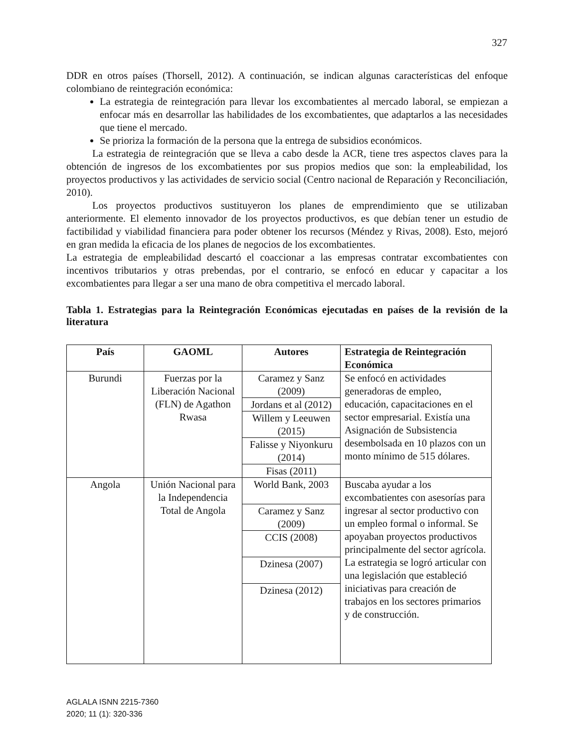327
DDR en otros países (Thorsell, 2012). A continuación, se indican algunas características del enfoque colombiano de reintegración económica:
La estrategia de reintegración para llevar los excombatientes al mercado laboral, se empiezan a enfocar más en desarrollar las habilidades de los excombatientes, que adaptarlos a las necesidades que tiene el mercado.
Se prioriza la formación de la persona que la entrega de subsidios económicos.
La estrategia de reintegración que se lleva a cabo desde la ACR, tiene tres aspectos claves para la obtención de ingresos de los excombatientes por sus propios medios que son: la empleabilidad, los proyectos productivos y las actividades de servicio social (Centro nacional de Reparación y Reconciliación, 2010).
Los proyectos productivos sustituyeron los planes de emprendimiento que se utilizaban anteriormente. El elemento innovador de los proyectos productivos, es que debían tener un estudio de factibilidad y viabilidad financiera para poder obtener los recursos (Méndez y Rivas, 2008). Esto, mejoró en gran medida la eficacia de los planes de negocios de los excombatientes.
La estrategia de empleabilidad descartó el coaccionar a las empresas contratar excombatientes con incentivos tributarios y otras prebendas, por el contrario, se enfocó en educar y capacitar a los excombatientes para llegar a ser una mano de obra competitiva el mercado laboral.
Tabla 1. Estrategias para la Reintegración Económicas ejecutadas en países de la revisión de la literatura
| País | GAOML | Autores | Estrategia de Reintegración Económica |
| --- | --- | --- | --- |
| Burundi | Fuerzas por la Liberación Nacional (FLN) de Agathon Rwasa | Caramez y Sanz (2009) | Se enfocó en actividades generadoras de empleo, educación, capacitaciones en el sector empresarial. Existía una Asignación de Subsistencia desembolsada en 10 plazos con un monto mínimo de 515 dólares. |
| | | Jordans et al (2012) | |
| | | Willem y Leeuwen (2015) | |
| | | Falisse y Niyonkuru (2014) | |
| | | Fisas (2011) | |
| Angola | Unión Nacional para la Independencia Total de Angola | World Bank, 2003 | Buscaba ayudar a los excombatientes con asesorías para ingresar al sector productivo con un empleo formal o informal. Se apoyaban proyectos productivos principalmente del sector agrícola. La estrategia se logró articular con una legislación que estableció iniciativas para creación de trabajos en los sectores primarios y de construcción. |
| | | Caramez y Sanz (2009) | |
| | | CCIS (2008) | |
| | | Dzinesa (2007) | |
| | | Dzinesa (2012) | |
AGLALA ISNN 2215-7360
2020; 11 (1): 320-336